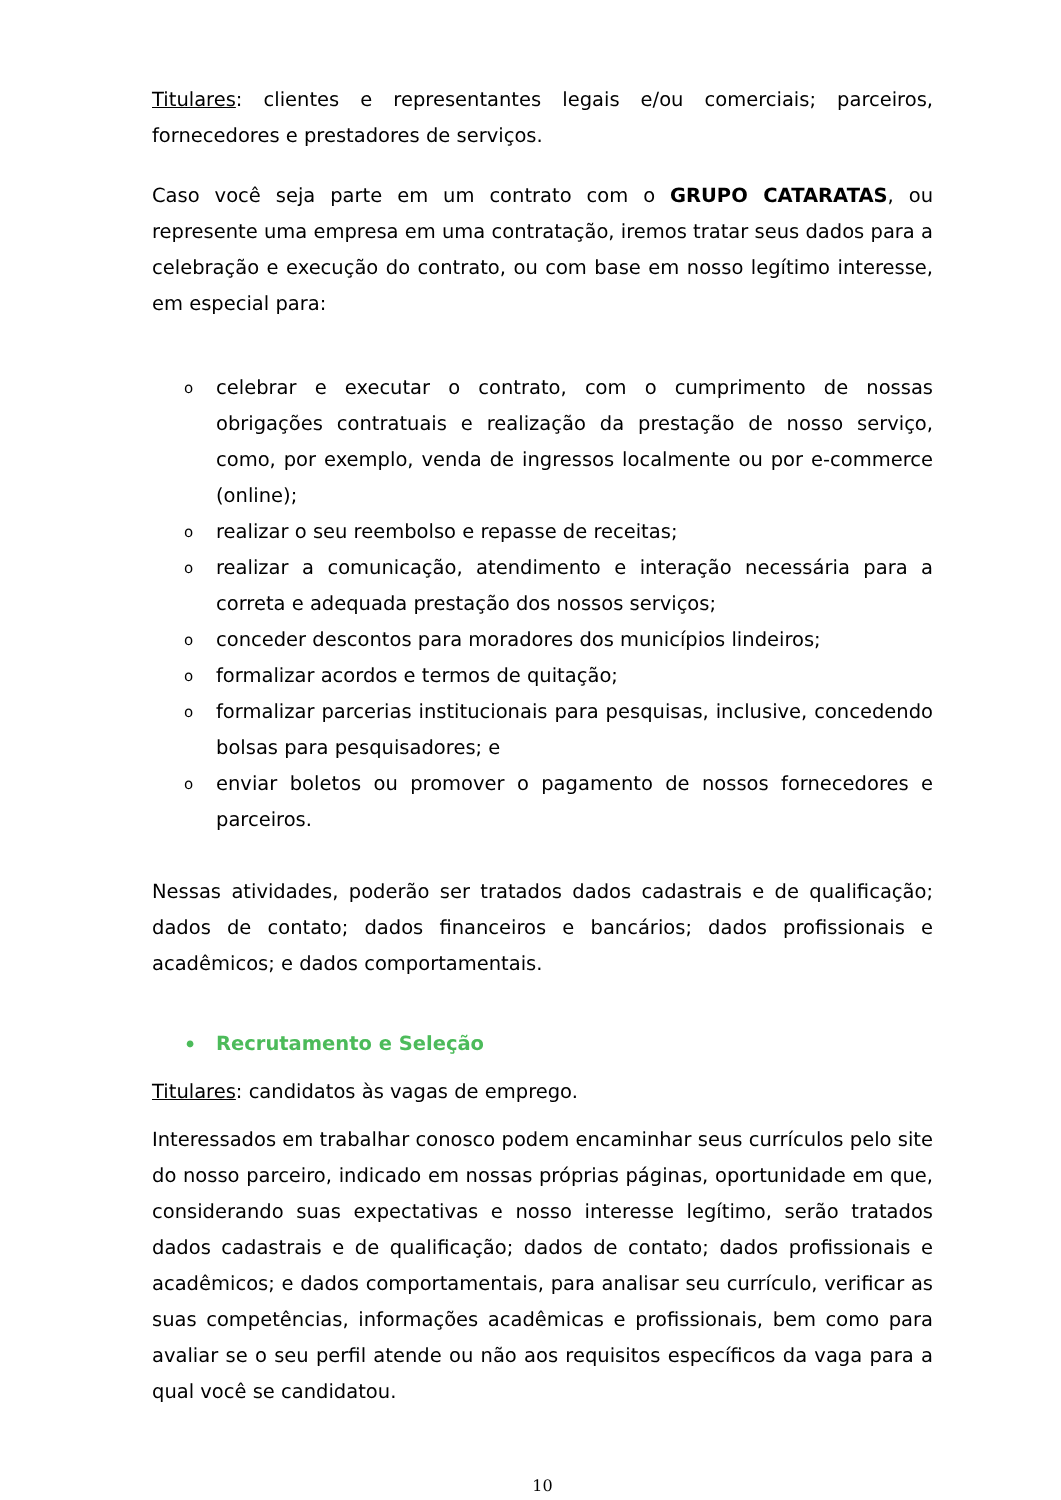Titulares: clientes e representantes legais e/ou comerciais; parceiros, fornecedores e prestadores de serviços.
Caso você seja parte em um contrato com o GRUPO CATARATAS, ou represente uma empresa em uma contratação, iremos tratar seus dados para a celebração e execução do contrato, ou com base em nosso legítimo interesse, em especial para:
ocelebrar e executar o contrato, com o cumprimento de nossas obrigações contratuais e realização da prestação de nosso serviço, como, por exemplo, venda de ingressos localmente ou por e-commerce (online);
orealizar o seu reembolso e repasse de receitas;
orealizar a comunicação, atendimento e interação necessária para a correta e adequada prestação dos nossos serviços;
oconceder descontos para moradores dos municípios lindeiros;
oformalizar acordos e termos de quitação;
oformalizar parcerias institucionais para pesquisas, inclusive, concedendo bolsas para pesquisadores; e
oenviar boletos ou promover o pagamento de nossos fornecedores e parceiros.
Nessas atividades, poderão ser tratados dados cadastrais e de qualificação; dados de contato; dados financeiros e bancários; dados profissionais e acadêmicos; e dados comportamentais.
• Recrutamento e Seleção
Titulares: candidatos às vagas de emprego.
Interessados em trabalhar conosco podem encaminhar seus currículos pelo site do nosso parceiro, indicado em nossas próprias páginas, oportunidade em que, considerando suas expectativas e nosso interesse legítimo, serão tratados dados cadastrais e de qualificação; dados de contato; dados profissionais e acadêmicos; e dados comportamentais, para analisar seu currículo, verificar as suas competências, informações acadêmicas e profissionais, bem como para avaliar se o seu perfil atende ou não aos requisitos específicos da vaga para a qual você se candidatou.
10